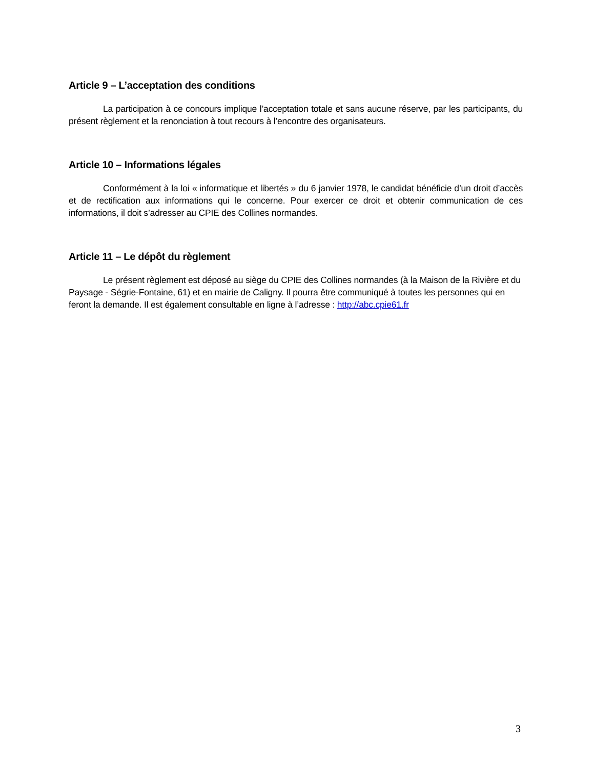Article 9 – L’acceptation des conditions
La participation à ce concours implique l’acceptation totale et sans aucune réserve, par les participants, du présent règlement et la renonciation à tout recours à l’encontre des organisateurs.
Article 10 – Informations légales
Conformément à la loi « informatique et libertés » du 6 janvier 1978, le candidat bénéficie d’un droit d’accès et de rectification aux informations qui le concerne. Pour exercer ce droit et obtenir communication de ces informations, il doit s’adresser au CPIE des Collines normandes.
Article 11 – Le dépôt du règlement
Le présent règlement est déposé au siège du CPIE des Collines normandes (à la Maison de la Rivière et du Paysage - Ségrie-Fontaine, 61) et en mairie de Caligny. Il pourra être communiqué à toutes les personnes qui en feront la demande. Il est également consultable en ligne à l’adresse : http://abc.cpie61.fr
3